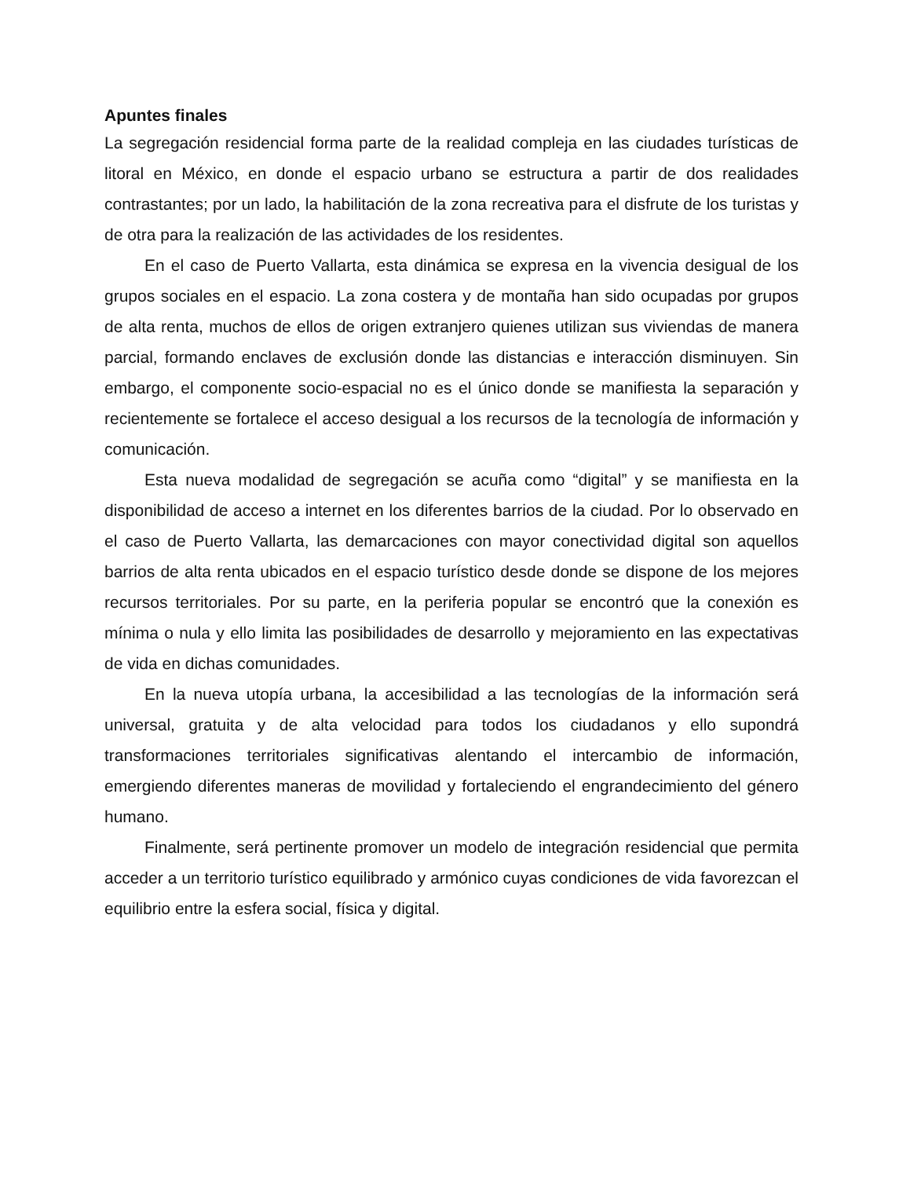Apuntes finales
La segregación residencial forma parte de la realidad compleja en las ciudades turísticas de litoral en México, en donde el espacio urbano se estructura a partir de dos realidades contrastantes; por un lado, la habilitación de la zona recreativa para el disfrute de los turistas y de otra para la realización de las actividades de los residentes.
En el caso de Puerto Vallarta, esta dinámica se expresa en la vivencia desigual de los grupos sociales en el espacio. La zona costera y de montaña han sido ocupadas por grupos de alta renta, muchos de ellos de origen extranjero quienes utilizan sus viviendas de manera parcial, formando enclaves de exclusión donde las distancias e interacción disminuyen. Sin embargo, el componente socio-espacial no es el único donde se manifiesta la separación y recientemente se fortalece el acceso desigual a los recursos de la tecnología de información y comunicación.
Esta nueva modalidad de segregación se acuña como “digital” y se manifiesta en la disponibilidad de acceso a internet en los diferentes barrios de la ciudad. Por lo observado en el caso de Puerto Vallarta, las demarcaciones con mayor conectividad digital son aquellos barrios de alta renta ubicados en el espacio turístico desde donde se dispone de los mejores recursos territoriales. Por su parte, en la periferia popular se encontró que la conexión es mínima o nula y ello limita las posibilidades de desarrollo y mejoramiento en las expectativas de vida en dichas comunidades.
En la nueva utopía urbana, la accesibilidad a las tecnologías de la información será universal, gratuita y de alta velocidad para todos los ciudadanos y ello supondrá transformaciones territoriales significativas alentando el intercambio de información, emergiendo diferentes maneras de movilidad y fortaleciendo el engrandecimiento del género humano.
Finalmente, será pertinente promover un modelo de integración residencial que permita acceder a un territorio turístico equilibrado y armónico cuyas condiciones de vida favorezcan el equilibrio entre la esfera social, física y digital.